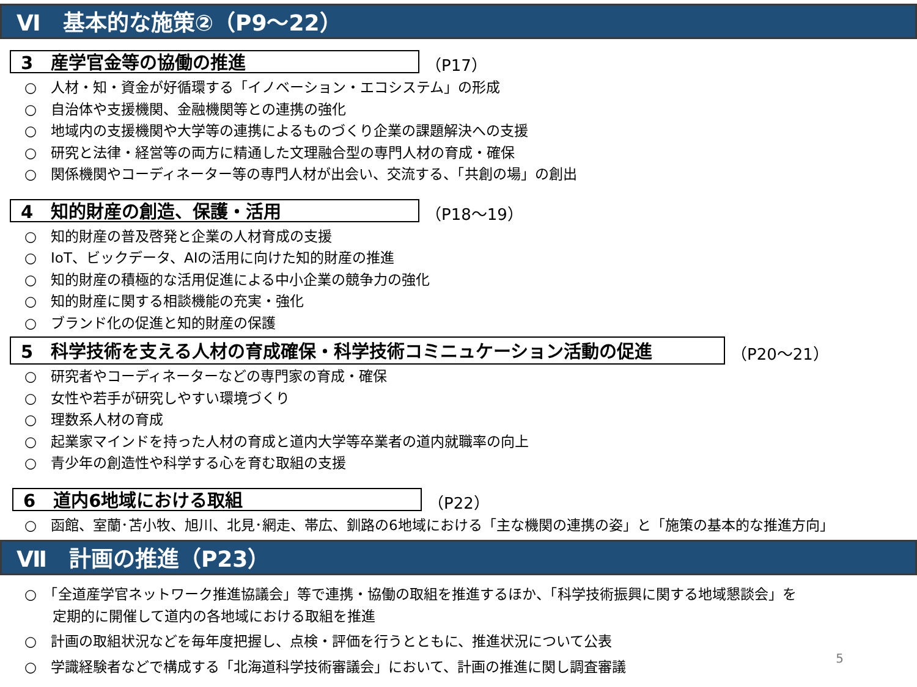Ⅵ　基本的な施策②（P9～22）
3　産学官金等の協働の推進
（P17）
○　人材・知・資金が好循環する「イノベーション・エコシステム」の形成
○　自治体や支援機関、金融機関等との連携の強化
○　地域内の支援機関や大学等の連携によるものづくり企業の課題解決への支援
○　研究と法律・経営等の両方に精通した文理融合型の専門人材の育成・確保
○　関係機関やコーディネーター等の専門人材が出会い、交流する、「共創の場」の創出
4　知的財産の創造、保護・活用
（P18～19）
○　知的財産の普及啓発と企業の人材育成の支援
○　IoT、ビックデータ、AIの活用に向けた知的財産の推進
○　知的財産の積極的な活用促進による中小企業の競争力の強化
○　知的財産に関する相談機能の充実・強化
○　ブランド化の促進と知的財産の保護
5　科学技術を支える人材の育成確保・科学技術コミニュケーション活動の促進
（P20～21）
○　研究者やコーディネーターなどの専門家の育成・確保
○　女性や若手が研究しやすい環境づくり
○　理数系人材の育成
○　起業家マインドを持った人材の育成と道内大学等卒業者の道内就職率の向上
○　青少年の創造性や科学する心を育む取組の支援
6　道内6地域における取組
（P22）
○　函館、室蘭･苫小牧、旭川、北見･網走、帯広、釧路の6地域における「主な機関の連携の姿」と「施策の基本的な推進方向」
Ⅶ　計画の推進（P23）
○　「全道産学官ネットワーク推進協議会」等で連携・協働の取組を推進するほか、「科学技術振興に関する地域懇談会」を
　　定期的に開催して道内の各地域における取組を推進
○　計画の取組状況などを毎年度把握し、点検・評価を行うとともに、推進状況について公表
○　学識経験者などで構成する「北海道科学技術審議会」において、計画の推進に関し調査審議
5